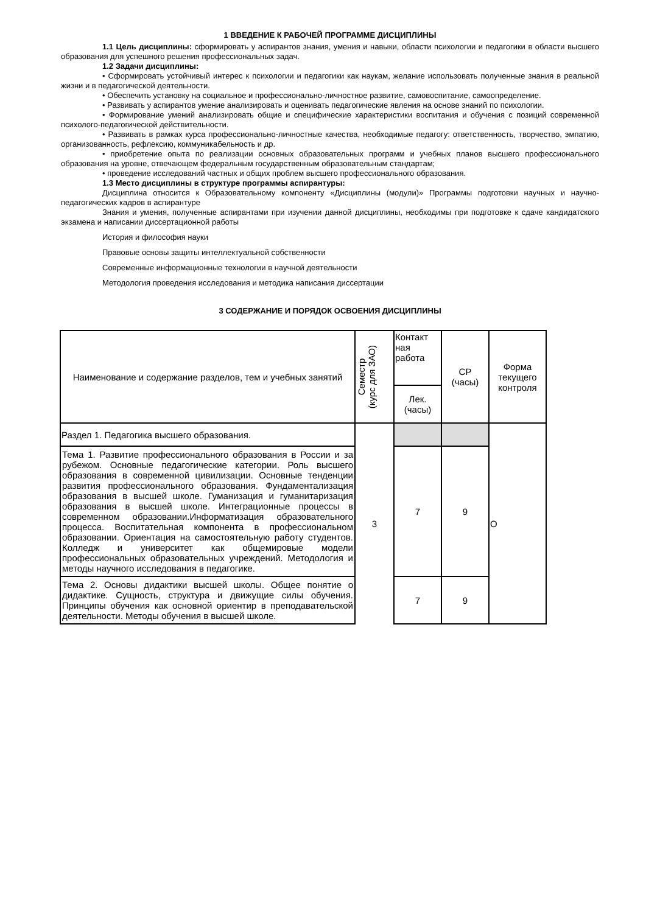1 ВВЕДЕНИЕ К РАБОЧЕЙ ПРОГРАММЕ ДИСЦИПЛИНЫ
1.1 Цель дисциплины: сформировать у аспирантов знания, умения и навыки, области психологии и педагогики в области высшего образования для успешного решения профессиональных задач.
1.2 Задачи дисциплины:
• Сформировать устойчивый интерес к психологии и педагогики как наукам, желание использовать полученные знания в реальной жизни и в педагогической деятельности.
• Обеспечить установку на социальное и профессионально-личностное развитие, самовоспитание, самоопределение.
• Развивать у аспирантов умение анализировать и оценивать педагогические явления на основе знаний по психологии.
• Формирование умений анализировать общие и специфические характеристики воспитания и обучения с позиций современной психолого-педагогической действительности.
• Развивать в рамках курса профессионально-личностные качества, необходимые педагогу: ответственность, творчество, эмпатию, организованность, рефлексию, коммуникабельность и др.
• приобретение опыта по реализации основных образовательных программ и учебных планов высшего профессионального образования на уровне, отвечающем федеральным государственным образовательным стандартам;
• проведение исследований частных и общих проблем высшего профессионального образования.
1.3 Место дисциплины в структуре программы аспирантуры:
Дисциплина относится к Образовательному компоненту «Дисциплины (модули)» Программы подготовки научных и научно-педагогических кадров в аспирантуре
Знания и умения, полученные аспирантами при изучении данной дисциплины, необходимы при подготовке к сдаче кандидатского экзамена и написании диссертационной работы
История и философия науки
Правовые основы защиты интеллектуальной собственности
Современные информационные технологии в научной деятельности
Методология проведения исследования и методика написания диссертации
3 СОДЕРЖАНИЕ И ПОРЯДОК ОСВОЕНИЯ ДИСЦИПЛИНЫ
| Наименование и содержание разделов, тем и учебных занятий | Семестр (курс для ЗАО) | Контакт ная работа | СР (часы) | Форма текущего контроля |
| | | Лек. (часы) | | |
| Раздел 1. Педагогика высшего образования. | 3 | | | О |
| Тема 1. Развитие профессионального образования в России и за рубежом. Основные педагогические категории. Роль высшего образования в современной цивилизации. Основные тенденции развития профессионального образования. Фундаментализация образования в высшей школе. Гуманизация и гуманитаризация образования в высшей школе. Интеграционные процессы в современном образовании.Информатизация образовательного процесса. Воспитательная компонента в профессиональном образовании. Ориентация на самостоятельную работу студентов. Колледж и университет как общемировые модели профессиональных образовательных учреждений. Методология и методы научного исследования в педагогике. | | 7 | 9 | |
| Тема 2. Основы дидактики высшей школы. Общее понятие о дидактике. Сущность, структура и движущие силы обучения. Принципы обучения как основной ориентир в преподавательской деятельности. Методы обучения в высшей школе. | | 7 | 9 | |